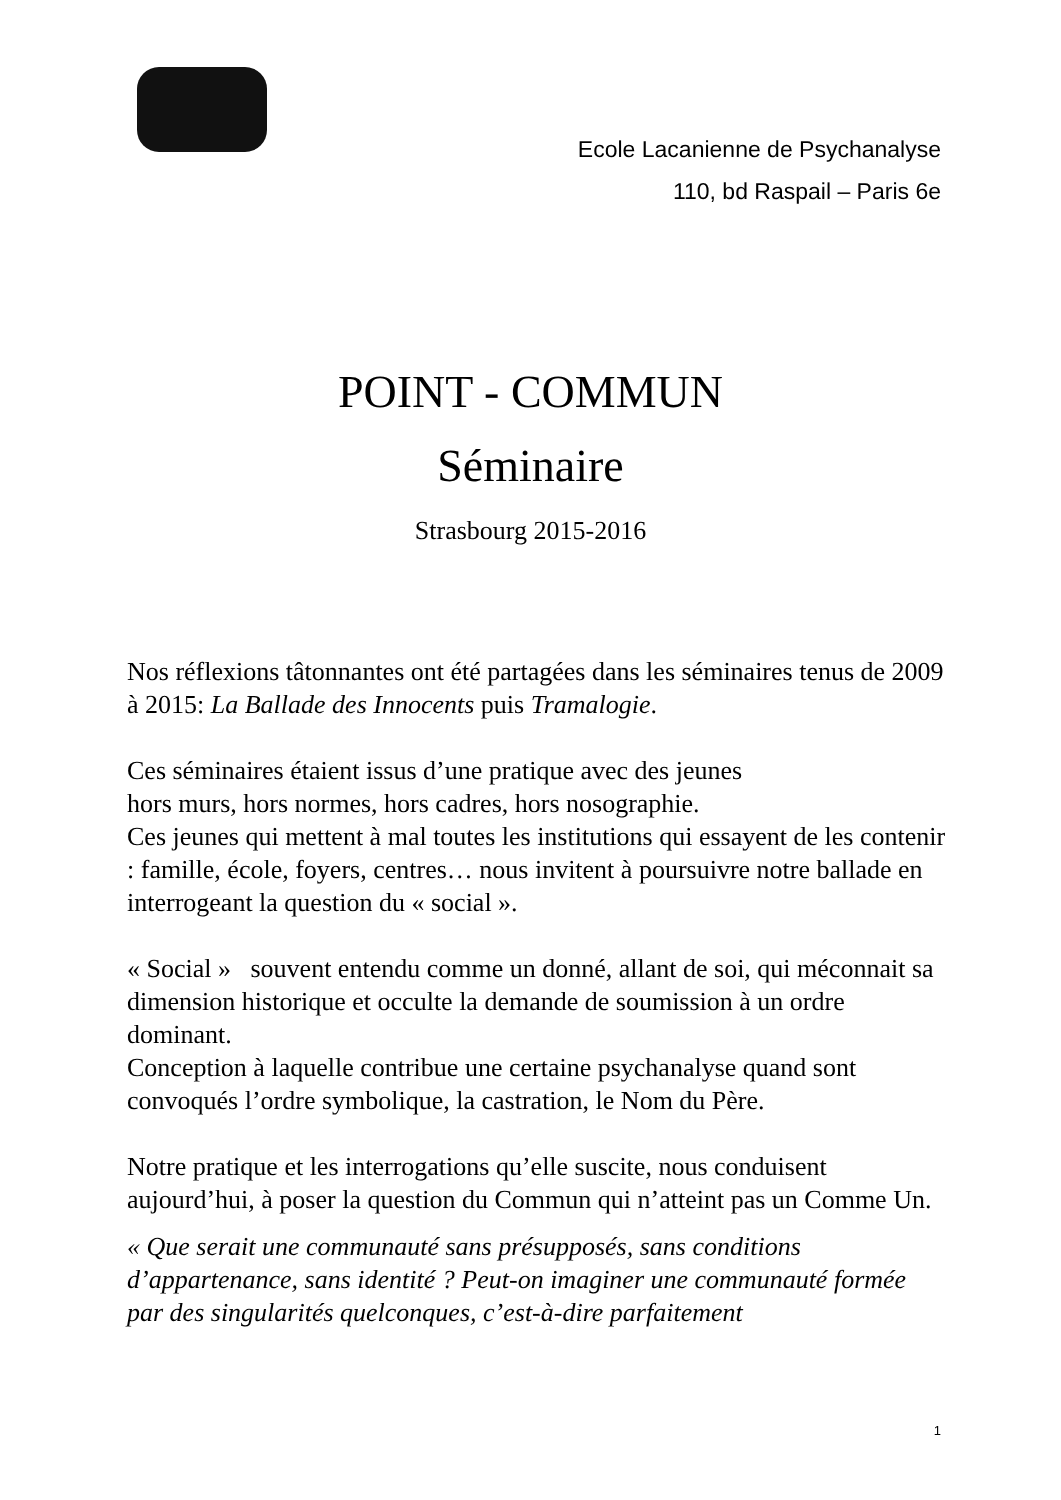Ecole Lacanienne de Psychanalyse
110, bd Raspail – Paris 6e
POINT - COMMUN
Séminaire
Strasbourg 2015-2016
Nos réflexions tâtonnantes ont été partagées dans les séminaires tenus de 2009 à 2015: La Ballade des Innocents puis Tramalogie.
Ces séminaires étaient issus d’une pratique avec des jeunes
hors murs, hors normes, hors cadres, hors nosographie.
Ces jeunes qui mettent à mal toutes les institutions qui essayent de les contenir : famille, école, foyers, centres… nous invitent à poursuivre notre ballade en interrogeant la question du « social ».
« Social » souvent entendu comme un donné, allant de soi, qui méconnait sa dimension historique et occulte la demande de soumission à un ordre dominant.
Conception à laquelle contribue une certaine psychanalyse quand sont convoqués l’ordre symbolique, la castration, le Nom du Père.
Notre pratique et les interrogations qu’elle suscite, nous conduisent aujourd’hui, à poser la question du Commun qui n’atteint pas un Comme Un.
« Que serait une communauté sans présupposés, sans conditions d’appartenance, sans identité ? Peut-on imaginer une communauté formée par des singularités quelconques, c’est-à-dire parfaitement
1